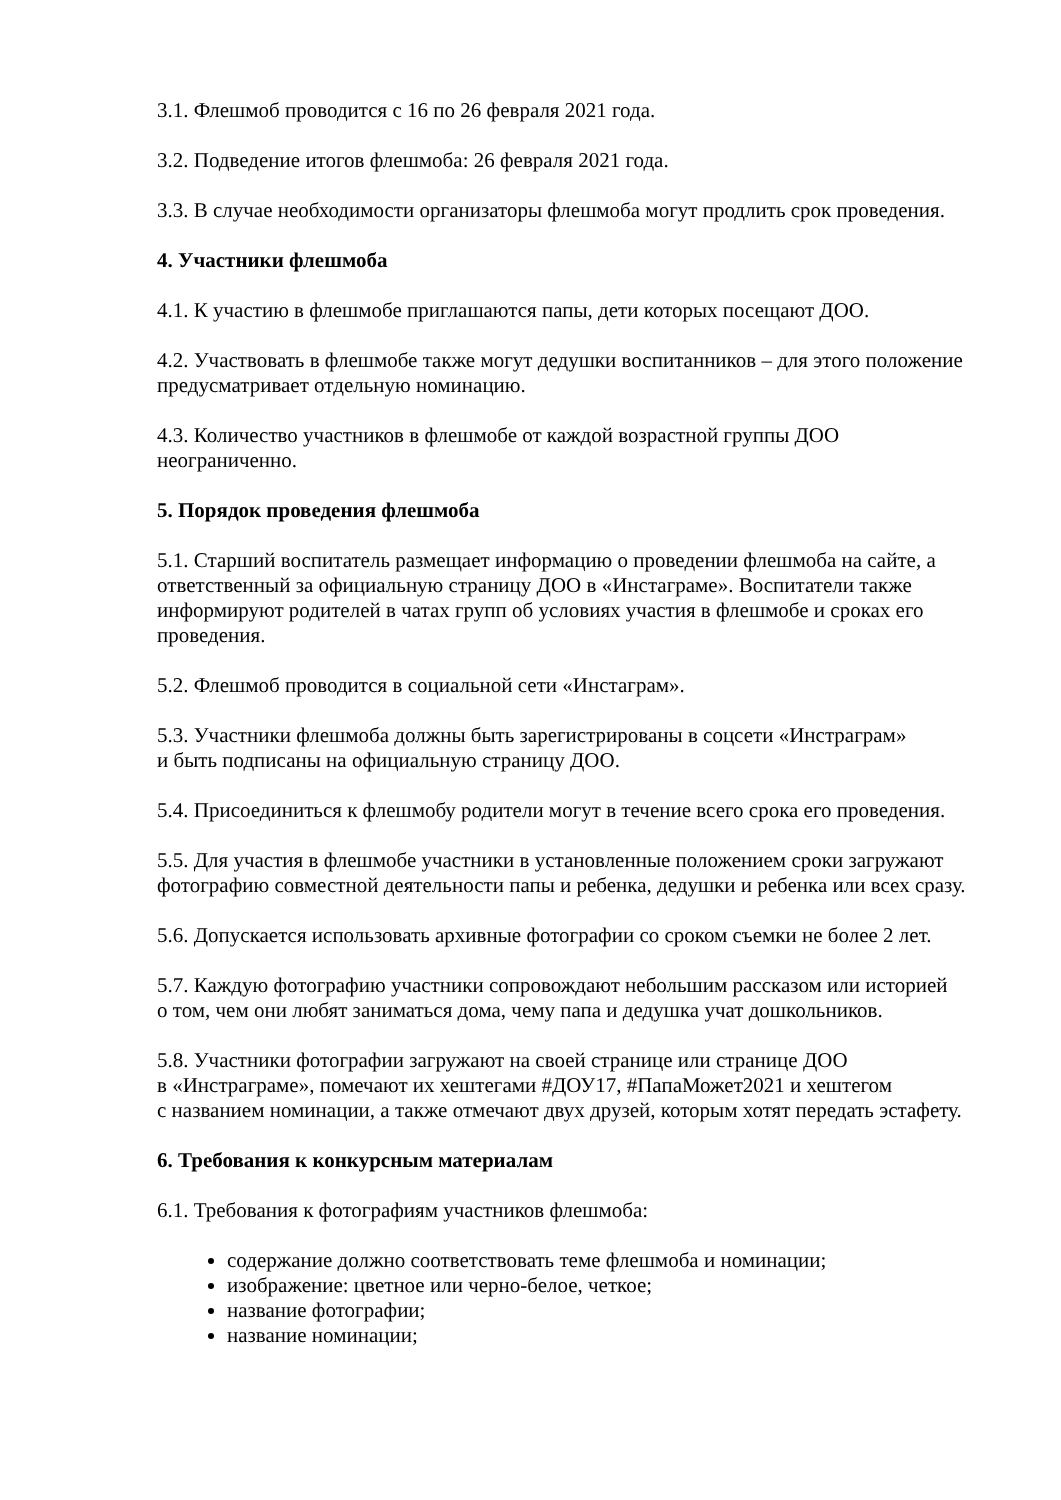3.1. Флешмоб проводится с 16 по 26 февраля 2021 года.
3.2. Подведение итогов флешмоба: 26 февраля 2021 года.
3.3. В случае необходимости организаторы флешмоба могут продлить срок проведения.
4. Участники флешмоба
4.1. К участию в флешмобе приглашаются папы, дети которых посещают ДОО.
4.2. Участвовать в флешмобе также могут дедушки воспитанников – для этого положение предусматривает отдельную номинацию.
4.3. Количество участников в флешмобе от каждой возрастной группы ДОО
неограниченно.
5. Порядок проведения флешмоба
5.1. Старший воспитатель размещает информацию о проведении флешмоба на сайте, а ответственный за официальную страницу ДОО в «Инстаграме». Воспитатели также информируют родителей в чатах групп об условиях участия в флешмобе и сроках его проведения.
5.2. Флешмоб проводится в социальной сети «Инстаграм».
5.3. Участники флешмоба должны быть зарегистрированы в соцсети «Инстраграм»
и быть подписаны на официальную страницу ДОО.
5.4. Присоединиться к флешмобу родители могут в течение всего срока его проведения.
5.5. Для участия в флешмобе участники в установленные положением сроки загружают фотографию совместной деятельности папы и ребенка, дедушки и ребенка или всех сразу.
5.6. Допускается использовать архивные фотографии со сроком съемки не более 2 лет.
5.7. Каждую фотографию участники сопровождают небольшим рассказом или историей
о том, чем они любят заниматься дома, чему папа и дедушка учат дошкольников.
5.8. Участники фотографии загружают на своей странице или странице ДОО
в «Инстраграме», помечают их хештегами #ДОУ17, #ПапаМожет2021 и хештегом
с названием номинации, а также отмечают двух друзей, которым хотят передать эстафету.
6. Требования к конкурсным материалам
6.1. Требования к фотографиям участников флешмоба:
содержание должно соответствовать теме флешмоба и номинации;
изображение: цветное или черно-белое, четкое;
название фотографии;
название номинации;